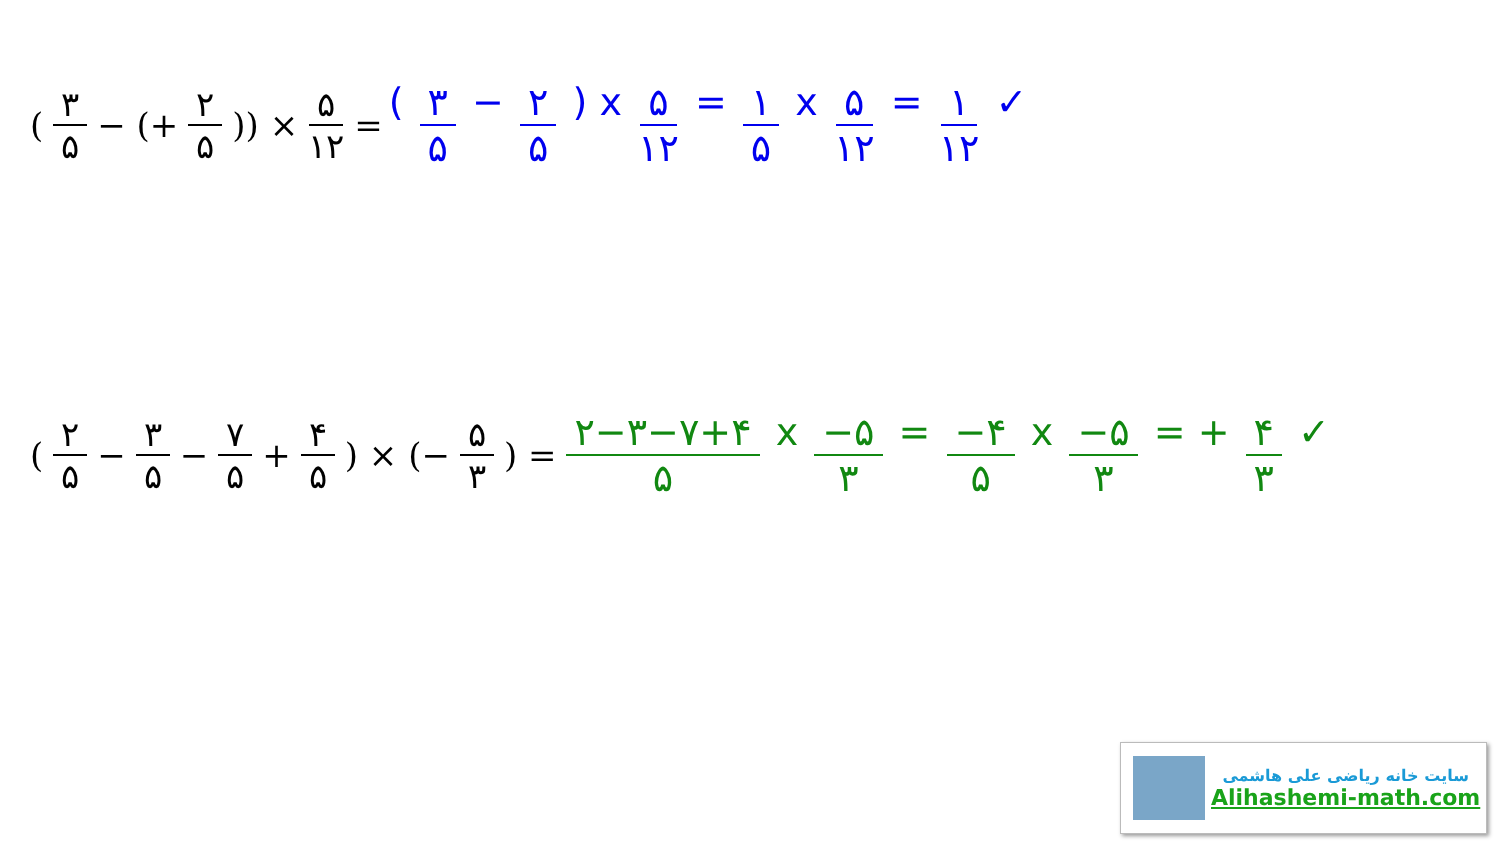(۳ ۵ − (+ ۲ ۵)) × ۵ ۱۲ = ( ۳ ۵ − ۲ ۵ ) x ۵ ۱۲ = ۱ ۵ x ۵ ۱۲ = ۱ ۱۲ ✓
(۲ ۵ − ۳ ۵ − ۷ ۵ + ۴ ۵) × (− ۵ ۳) = ۲−۳−۷+۴ ۵ x −۵ ۳ = −۴ ۵ x −۵ ۳ = + ۴ ۳ ✓
سایت خانه ریاضی علی هاشمی
Alihashemi-math.com